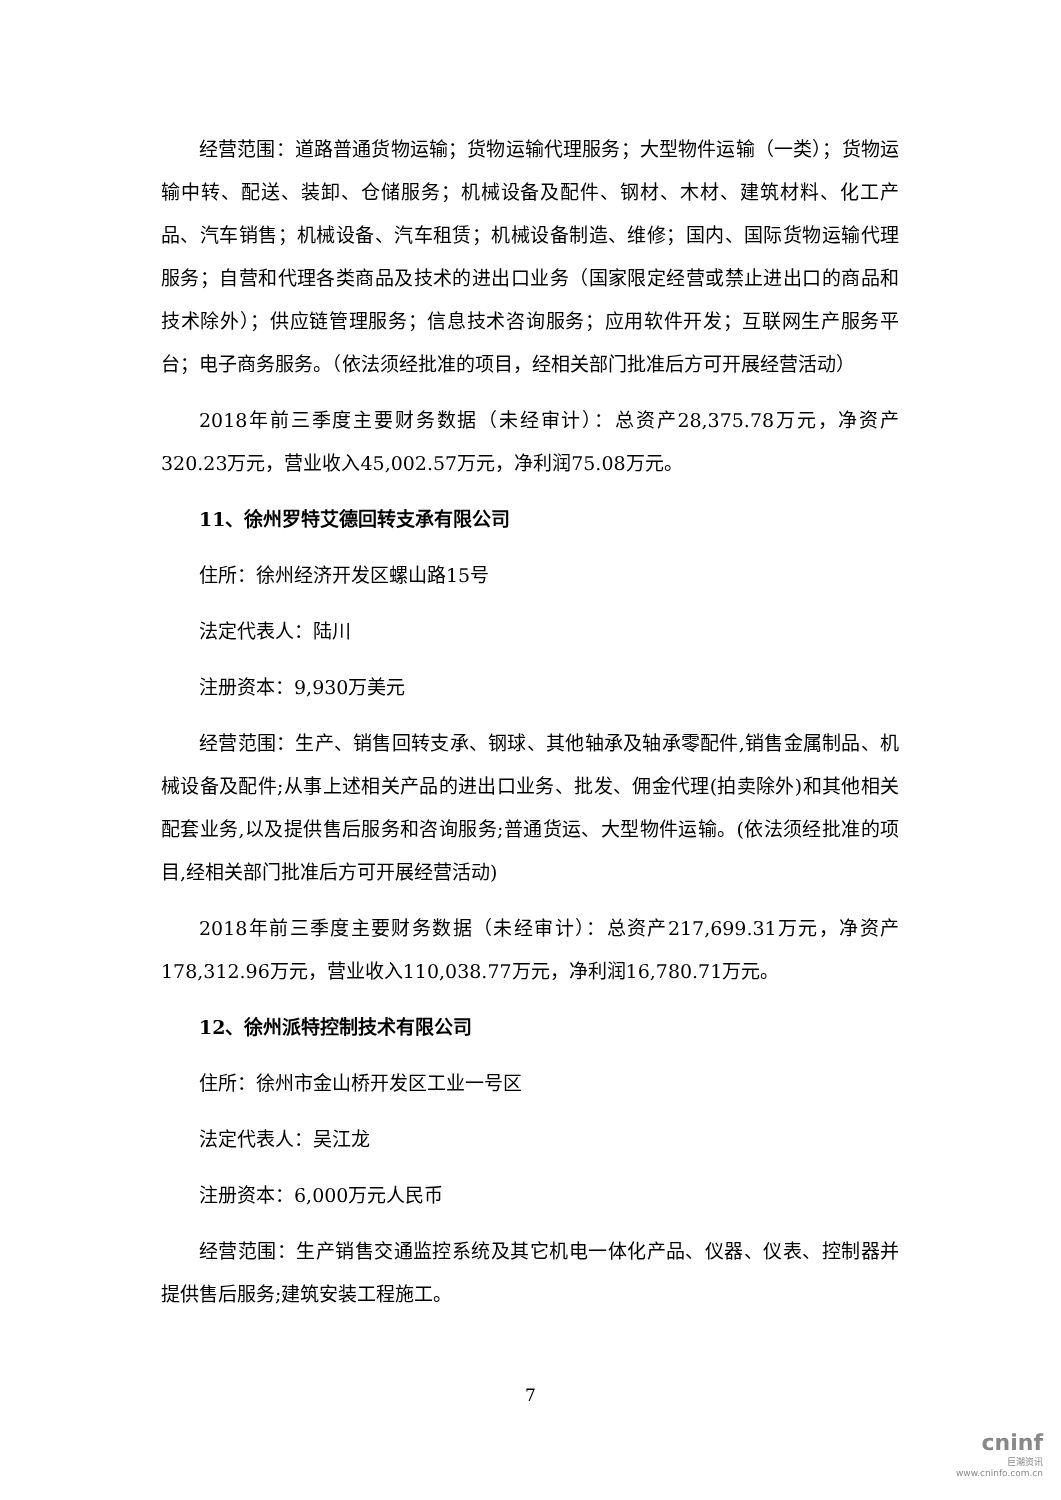经营范围：道路普通货物运输；货物运输代理服务；大型物件运输（一类）；货物运输中转、配送、装卸、仓储服务；机械设备及配件、钢材、木材、建筑材料、化工产品、汽车销售；机械设备、汽车租赁；机械设备制造、维修；国内、国际货物运输代理服务；自营和代理各类商品及技术的进出口业务（国家限定经营或禁止进出口的商品和技术除外）；供应链管理服务；信息技术咨询服务；应用软件开发；互联网生产服务平台；电子商务服务。（依法须经批准的项目，经相关部门批准后方可开展经营活动）
2018年前三季度主要财务数据（未经审计）：总资产28,375.78万元，净资产320.23万元，营业收入45,002.57万元，净利润75.08万元。
11、徐州罗特艾德回转支承有限公司
住所：徐州经济开发区螺山路15号
法定代表人：陆川
注册资本：9,930万美元
经营范围：生产、销售回转支承、钢球、其他轴承及轴承零配件,销售金属制品、机械设备及配件;从事上述相关产品的进出口业务、批发、佣金代理(拍卖除外)和其他相关配套业务,以及提供售后服务和咨询服务;普通货运、大型物件运输。(依法须经批准的项目,经相关部门批准后方可开展经营活动)
2018年前三季度主要财务数据（未经审计）：总资产217,699.31万元，净资产178,312.96万元，营业收入110,038.77万元，净利润16,780.71万元。
12、徐州派特控制技术有限公司
住所：徐州市金山桥开发区工业一号区
法定代表人：吴江龙
注册资本：6,000万元人民币
经营范围：生产销售交通监控系统及其它机电一体化产品、仪器、仪表、控制器并提供售后服务;建筑安装工程施工。
7
cninf
巨潮资讯
www.cninfo.com.cn